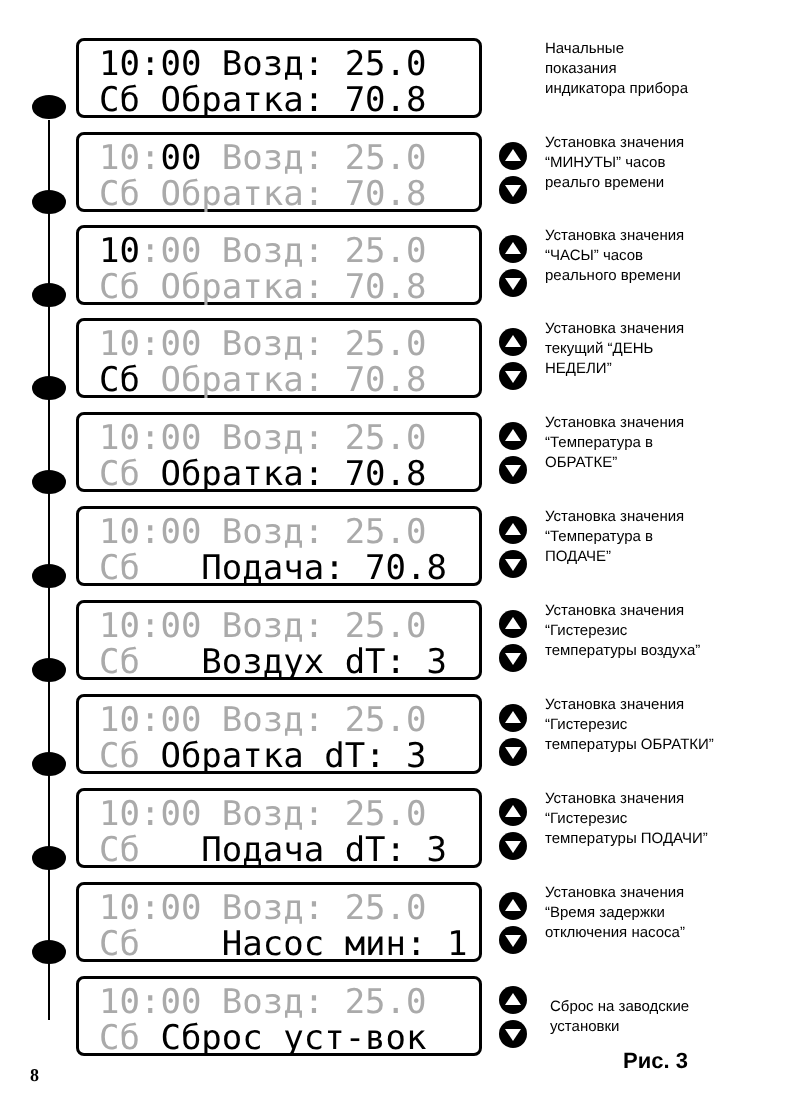10:00 Возд: 25.0 Сб Обратка: 70.8
Начальные
показания
индикатора прибора
10:00 Возд: 25.0 Сб Обратка: 70.8
Установка значения
“МИНУТЫ” часов
реальго времени
10:00 Возд: 25.0 Сб Обратка: 70.8
Установка значения
“ЧАСЫ” часов
реального времени
10:00 Возд: 25.0 Сб Обратка: 70.8
Установка значения
текущий “ДЕНЬ
НЕДЕЛИ”
10:00 Возд: 25.0 Сб Обратка: 70.8
Установка значения
“Температура в
ОБРАТКЕ”
10:00 Возд: 25.0 Сб Подача: 70.8
Установка значения
“Температура в
ПОДАЧЕ”
10:00 Возд: 25.0 Сб Воздух dT: 3
Установка значения
“Гистерезис
температуры воздуха”
10:00 Возд: 25.0 Сб Обратка dT: 3
Установка значения
“Гистерезис
температуры ОБРАТКИ”
10:00 Возд: 25.0 Сб Подача dT: 3
Установка значения
“Гистерезис
температуры ПОДАЧИ”
10:00 Возд: 25.0 Сб Насос мин: 1
Установка значения
“Время задержки
отключения насоса”
10:00 Возд: 25.0 Сб Сброс уст-вок
Сброс на заводские
установки
8
Рис. 3